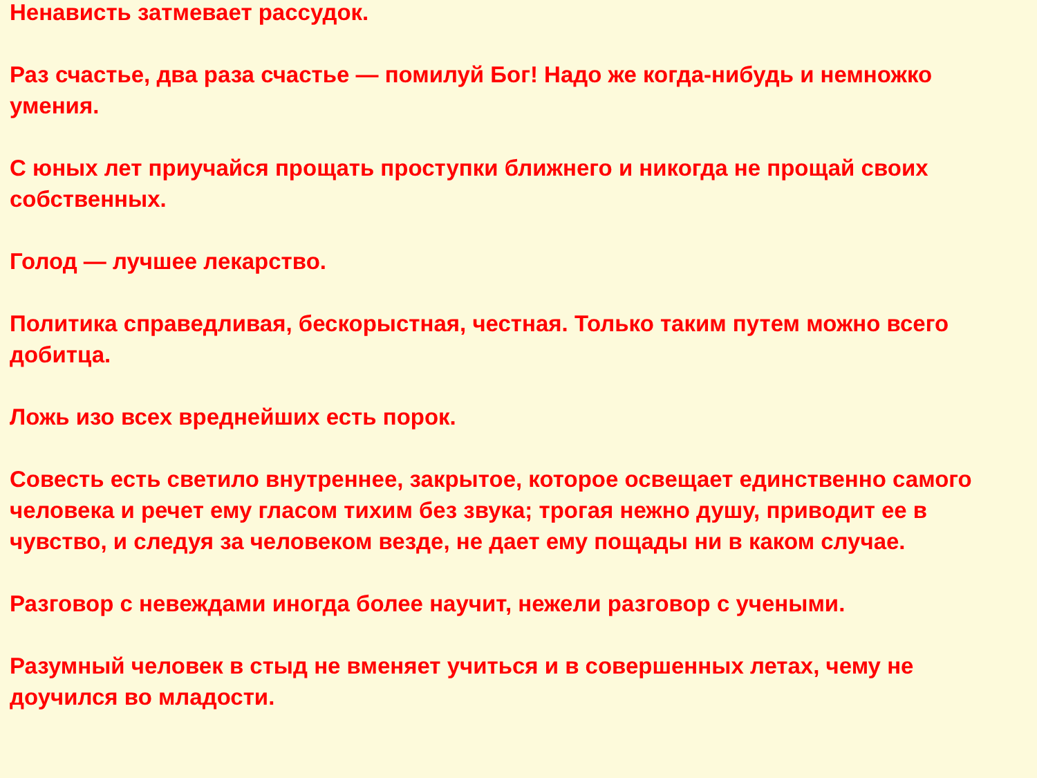Ненависть затмевает рассудок.
Раз счастье, два раза счастье — помилуй Бог! Надо же когда-нибудь и немножко умения.
С юных лет приучайся прощать проступки ближнего и никогда не прощай своих собственных.
Голод — лучшее лекарство.
Политика справедливая, бескорыстная, честная. Только таким путем можно всего добитца.
Ложь изо всех вреднейших есть порок.
Совесть есть светило внутреннее, закрытое, которое освещает единственно самого человека и речет ему гласом тихим без звука; трогая нежно душу, приводит ее в чувство, и следуя за человеком везде, не дает ему пощады ни в каком случае.
Разговор с невеждами иногда более научит, нежели разговор с учеными.
Разумный человек в стыд не вменяет учиться и в совершенных летах, чему не доучился во младости.